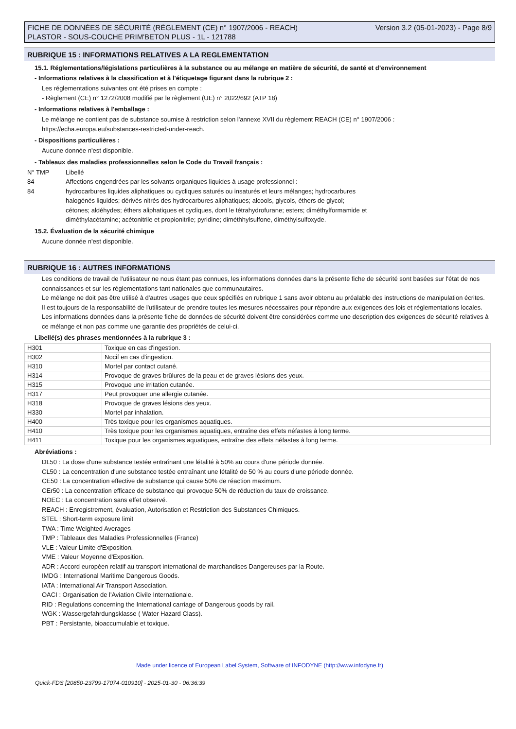FICHE DE DONNÉES DE SÉCURITÉ (RÈGLEMENT (CE) n° 1907/2006 - REACH)
PLASTOR - SOUS-COUCHE PRIM'BETON PLUS - 1L - 121788
Version 3.2 (05-01-2023) - Page 8/9
RUBRIQUE 15 : INFORMATIONS RELATIVES A LA REGLEMENTATION
15.1. Réglementations/législations particulières à la substance ou au mélange en matière de sécurité, de santé et d’environnement
- Informations relatives à la classification et à l'étiquetage figurant dans la rubrique 2 :
Les réglementations suivantes ont été prises en compte :
- Règlement (CE) n° 1272/2008 modifié par le règlement (UE) n° 2022/692 (ATP 18)
- Informations relatives à l'emballage :
Le mélange ne contient pas de substance soumise à restriction selon l'annexe XVII du règlement REACH (CE) n° 1907/2006 :
https://echa.europa.eu/substances-restricted-under-reach.
- Dispositions particulières :
Aucune donnée n'est disponible.
- Tableaux des maladies professionnelles selon le Code du Travail français :
N° TMP Libellé
84 Affections engendrées par les solvants organiques liquides à usage professionnel :
84 hydrocarbures liquides aliphatiques ou cycliques saturés ou insaturés et leurs mélanges; hydrocarbures
halogénés liquides; dérivés nitrés des hydrocarbures aliphatiques; alcools, glycols, éthers de glycol;
cétones; aldéhydes; éthers aliphatiques et cycliques, dont le tétrahydrofurane; esters; diméthylformamide et
diméthylacétamine; acétonitrile et propionitrile; pyridine; diméthhylsulfone, diméthylsulfoxyde.
15.2. Évaluation de la sécurité chimique
Aucune donnée n'est disponible.
RUBRIQUE 16 : AUTRES INFORMATIONS
Les conditions de travail de l'utilisateur ne nous étant pas connues, les informations données dans la présente fiche de sécurité sont basées sur l'état de nos connaissances et sur les réglementations tant nationales que communautaires.
Le mélange ne doit pas être utilisé à d'autres usages que ceux spécifiés en rubrique 1 sans avoir obtenu au préalable des instructions de manipulation écrites.
Il est toujours de la responsabilité de l'utilisateur de prendre toutes les mesures nécessaires pour répondre aux exigences des lois et réglementations locales.
Les informations données dans la présente fiche de données de sécurité doivent être considérées comme une description des exigences de sécurité relatives à ce mélange et non pas comme une garantie des propriétés de celui-ci.
Libellé(s) des phrases mentionnées à la rubrique 3 :
| H301 | Toxique en cas d'ingestion. |
| H302 | Nocif en cas d'ingestion. |
| H310 | Mortel par contact cutané. |
| H314 | Provoque de graves brûlures de la peau et de graves lésions des yeux. |
| H315 | Provoque une irritation cutanée. |
| H317 | Peut provoquer une allergie cutanée. |
| H318 | Provoque de graves lésions des yeux. |
| H330 | Mortel par inhalation. |
| H400 | Très toxique pour les organismes aquatiques. |
| H410 | Très toxique pour les organismes aquatiques, entraîne des effets néfastes à long terme. |
| H411 | Toxique pour les organismes aquatiques, entraîne des effets néfastes à long terme. |
Abréviations :
DL50 : La dose d'une substance testée entraînant une létalité à 50% au cours d'une période donnée.
CL50 : La concentration d'une substance testée entraînant une létalité de 50 % au cours d'une période donnée.
CE50 : La concentration effective de substance qui cause 50% de réaction maximum.
CEr50 : La concentration efficace de substance qui provoque 50% de réduction du taux de croissance.
NOEC : La concentration sans effet observé.
REACH : Enregistrement, évaluation, Autorisation et Restriction des Substances Chimiques.
STEL : Short-term exposure limit
TWA : Time Weighted Averages
TMP : Tableaux des Maladies Professionnelles (France)
VLE : Valeur Limite d'Exposition.
VME : Valeur Moyenne d'Exposition.
ADR : Accord européen relatif au transport international de marchandises Dangereuses par la Route.
IMDG : International Maritime Dangerous Goods.
IATA : International Air Transport Association.
OACI : Organisation de l'Aviation Civile Internationale.
RID : Regulations concerning the International carriage of Dangerous goods by rail.
WGK : Wassergefahrdungsklasse ( Water Hazard Class).
PBT : Persistante, bioaccumulable et toxique.
Made under licence of European Label System, Software of INFODYNE (http://www.infodyne.fr)
Quick-FDS [20850-23799-17074-010910] - 2025-01-30 - 06:36:39